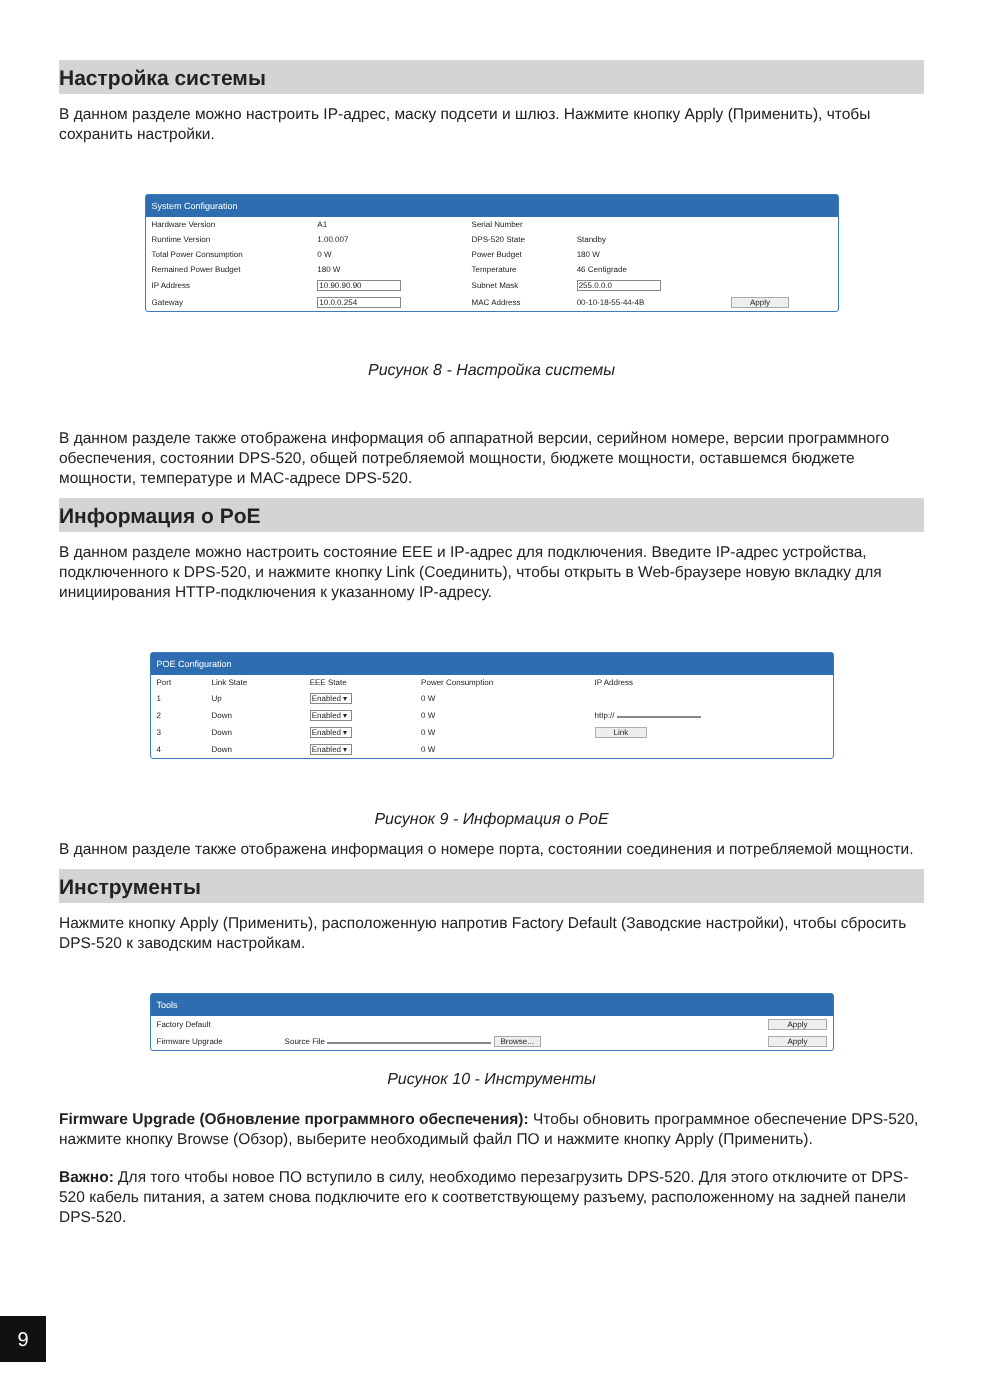Настройка системы
В данном разделе можно настроить IP-адрес, маску подсети и шлюз. Нажмите кнопку Apply (Применить), чтобы сохранить настройки.
System Configuration
| Hardware Version | A1 | Serial Number | | |
| Runtime Version | 1.00.007 | DPS-520 State | Standby | |
| Total Power Consumption | 0 W | Power Budget | 180 W | |
| Remained Power Budget | 180 W | Temperature | 46 Centigrade | |
| IP Address | 10.90.90.90 | Subnet Mask | 255.0.0.0 | |
| Gateway | 10.0.0.254 | MAC Address | 00-10-18-55-44-4B | Apply |
Рисунок 8 - Настройка системы
В данном разделе также отображена информация об аппаратной версии, серийном номере, версии программного обеспечения, состоянии DPS-520, общей потребляемой мощности, бюджете мощности, оставшемся бюджете мощности, температуре и MAC-адресе DPS-520.
Информация о PoE
В данном разделе можно настроить состояние EEE и IP-адрес для подключения. Введите IP-адрес устройства, подключенного к DPS-520, и нажмите кнопку Link (Соединить), чтобы открыть в Web-браузере новую вкладку для инициирования HTTP-подключения к указанному IP-адресу.
POE Configuration
| Port | Link State | EEE State | Power Consumption | IP Address |
| --- | --- | --- | --- | --- |
| 1 | Up | Enabled ▾ | 0 W | |
| 2 | Down | Enabled ▾ | 0 W | http:// |
| 3 | Down | Enabled ▾ | 0 W | Link |
| 4 | Down | Enabled ▾ | 0 W | |
Рисунок 9 - Информация о PoE
В данном разделе также отображена информация о номере порта, состоянии соединения и потребляемой мощности.
Инструменты
Нажмите кнопку Apply (Применить), расположенную напротив Factory Default (Заводские настройки), чтобы сбросить DPS-520 к заводским настройкам.
Tools
| Factory Default | | Apply |
| Firmware Upgrade | Source File Browse... | Apply |
Рисунок 10 - Инструменты
Firmware Upgrade (Обновление программного обеспечения): Чтобы обновить программное обеспечение DPS-520, нажмите кнопку Browse (Обзор), выберите необходимый файл ПО и нажмите кнопку Apply (Применить).
Важно: Для того чтобы новое ПО вступило в силу, необходимо перезагрузить DPS-520. Для этого отключите от DPS-520 кабель питания, а затем снова подключите его к соответствующему разъему, расположенному на задней панели DPS-520.
9